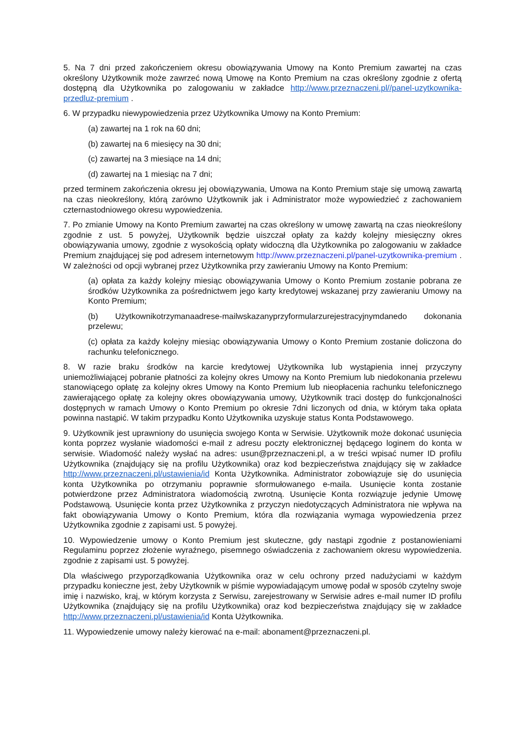5. Na 7 dni przed zakończeniem okresu obowiązywania Umowy na Konto Premium zawartej na czas określony Użytkownik może zawrzeć nową Umowę na Konto Premium na czas określony zgodnie z ofertą dostępną dla Użytkownika po zalogowaniu w zakładce http://www.przeznaczeni.pl//panel-uzytkownika-przedluz-premium .
6. W przypadku niewypowiedzenia przez Użytkownika Umowy na Konto Premium:
(a) zawartej na 1 rok na 60 dni;
(b) zawartej na 6 miesięcy na 30 dni;
(c) zawartej na 3 miesiące na 14 dni;
(d) zawartej na 1 miesiąc na 7 dni;
przed terminem zakończenia okresu jej obowiązywania, Umowa na Konto Premium staje się umową zawartą na czas nieokreślony, którą zarówno Użytkownik jak i Administrator może wypowiedzieć z zachowaniem czternastodniowego okresu wypowiedzenia.
7. Po zmianie Umowy na Konto Premium zawartej na czas określony w umowę zawartą na czas nieokreślony zgodnie z ust. 5 powyżej, Użytkownik będzie uiszczał opłaty za każdy kolejny miesięczny okres obowiązywania umowy, zgodnie z wysokością opłaty widoczną dla Użytkownika po zalogowaniu w zakładce Premium znajdującej się pod adresem internetowym http://www.przeznaczeni.pl/panel-uzytkownika-premium . W zależności od opcji wybranej przez Użytkownika przy zawieraniu Umowy na Konto Premium:
(a) opłata za każdy kolejny miesiąc obowiązywania Umowy o Konto Premium zostanie pobrana ze środków Użytkownika za pośrednictwem jego karty kredytowej wskazanej przy zawieraniu Umowy na Konto Premium;
(b) Użytkownikotrzymanaadrese-mailwskazanyprzyformularzurejestracyjnymdanedo dokonania przelewu;
(c) opłata za każdy kolejny miesiąc obowiązywania Umowy o Konto Premium zostanie doliczona do rachunku telefonicznego.
8. W razie braku środków na karcie kredytowej Użytkownika lub wystąpienia innej przyczyny uniemożliwiającej pobranie płatności za kolejny okres Umowy na Konto Premium lub niedokonania przelewu stanowiącego opłatę za kolejny okres Umowy na Konto Premium lub nieopłacenia rachunku telefonicznego zawierającego opłatę za kolejny okres obowiązywania umowy, Użytkownik traci dostęp do funkcjonalności dostępnych w ramach Umowy o Konto Premium po okresie 7dni liczonych od dnia, w którym taka opłata powinna nastąpić. W takim przypadku Konto Użytkownika uzyskuje status Konta Podstawowego.
9. Użytkownik jest uprawniony do usunięcia swojego Konta w Serwisie. Użytkownik może dokonać usunięcia konta poprzez wysłanie wiadomości e-mail z adresu poczty elektronicznej będącego loginem do konta w serwisie. Wiadomość należy wysłać na adres: usun@przeznaczeni.pl, a w treści wpisać numer ID profilu Użytkownika (znajdujący się na profilu Użytkownika) oraz kod bezpieczeństwa znajdujący się w zakładce http://www.przeznaczeni.pl/ustawienia/id Konta Użytkownika. Administrator zobowiązuje się do usunięcia konta Użytkownika po otrzymaniu poprawnie sformułowanego e-maila. Usunięcie konta zostanie potwierdzone przez Administratora wiadomością zwrotną. Usunięcie Konta rozwiązuje jedynie Umowę Podstawową. Usunięcie konta przez Użytkownika z przyczyn niedotyczących Administratora nie wpływa na fakt obowiązywania Umowy o Konto Premium, która dla rozwiązania wymaga wypowiedzenia przez Użytkownika zgodnie z zapisami ust. 5 powyżej.
10. Wypowiedzenie umowy o Konto Premium jest skuteczne, gdy nastąpi zgodnie z postanowieniami Regulaminu poprzez złożenie wyraźnego, pisemnego oświadczenia z zachowaniem okresu wypowiedzenia. zgodnie z zapisami ust. 5 powyżej.
Dla właściwego przyporządkowania Użytkownika oraz w celu ochrony przed nadużyciami w każdym przypadku konieczne jest, żeby Użytkownik w piśmie wypowiadającym umowę podał w sposób czytelny swoje imię i nazwisko, kraj, w którym korzysta z Serwisu, zarejestrowany w Serwisie adres e-mail numer ID profilu Użytkownika (znajdujący się na profilu Użytkownika) oraz kod bezpieczeństwa znajdujący się w zakładce http://www.przeznaczeni.pl/ustawienia/id Konta Użytkownika.
11. Wypowiedzenie umowy należy kierować na e-mail: abonament@przeznaczeni.pl.